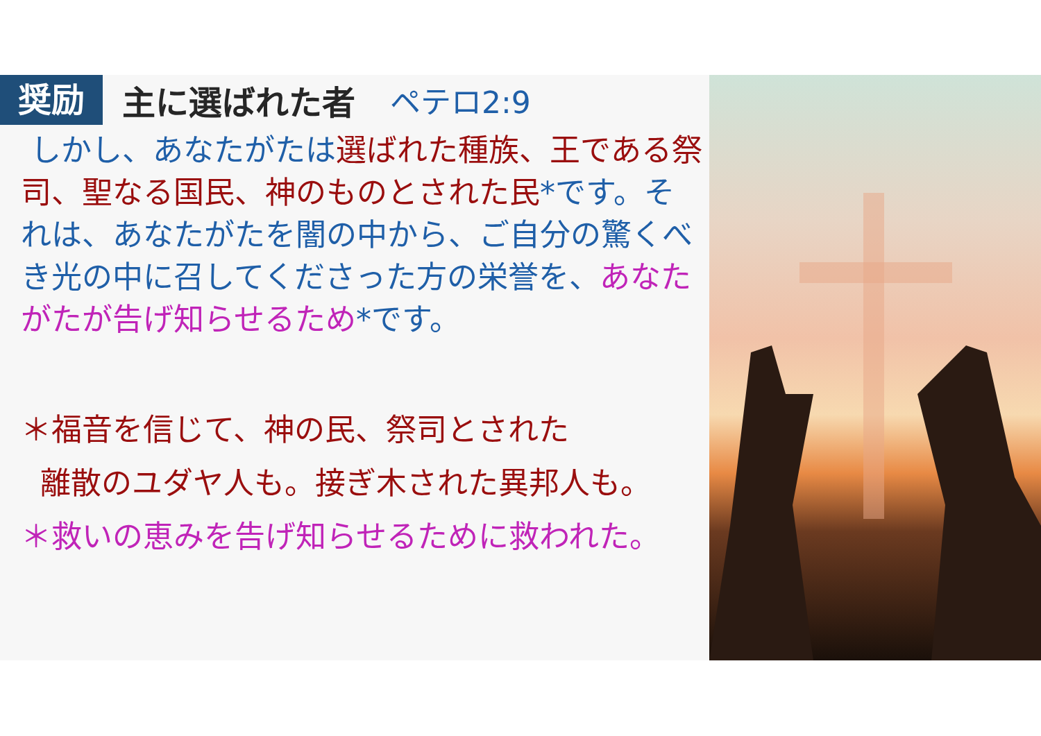奨励 主に選ばれた者 ペテロ2:9
しかし、あなたがたは選ばれた種族、王である祭司、聖なる国民、神のものとされた民*です。それは、あなたがたを闇の中から、ご自分の驚くべき光の中に召してくださった方の栄誉を、あなたがたが告げ知らせるため*です。
＊福音を信じて、神の民、祭司とされた
離散のユダヤ人も。接ぎ木された異邦人も。
＊救いの恵みを告げ知らせるために救われた。